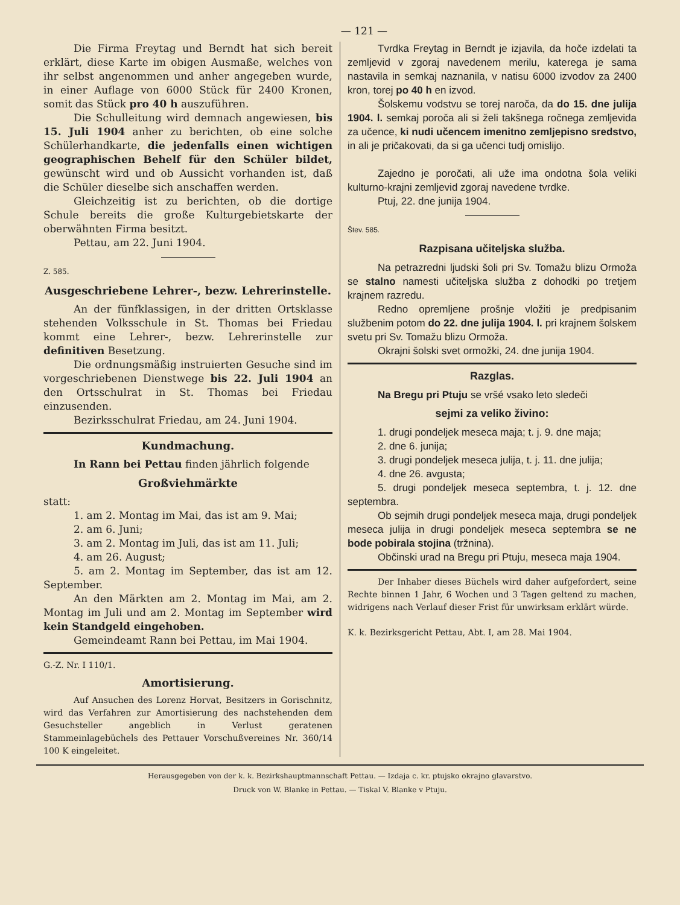— 121 —
Die Firma Freytag und Berndt hat sich bereit erklärt, diese Karte im obigen Ausmaße, welches von ihr selbst angenommen und anher angegeben wurde, in einer Auflage von 6000 Stück für 2400 Kronen, somit das Stück pro 40 h auszuführen.
Die Schulleitung wird demnach angewiesen, bis 15. Juli 1904 anher zu berichten, ob eine solche Schülerhandkarte, die jedenfalls einen wichtigen geographischen Behelf für den Schüler bildet, gewünscht wird und ob Aussicht vorhanden ist, daß die Schüler dieselbe sich anschaffen werden.
Gleichzeitig ist zu berichten, ob die dortige Schule bereits die große Kulturgebietskarte der oberwähnten Firma besitzt.
Pettau, am 22. Juni 1904.
Z. 585.
Ausgeschriebene Lehrer-, bezw. Lehrerinstelle.
An der fünfklassigen, in der dritten Ortsklasse stehenden Volksschule in St. Thomas bei Friedau kommt eine Lehrer-, bezw. Lehrerinstelle zur definitiven Besetzung.
Die ordnungsmäßig instruierten Gesuche sind im vorgeschriebenen Dienstwege bis 22. Juli 1904 an den Ortsschulrat in St. Thomas bei Friedau einzusenden.
Bezirksschulrat Friedau, am 24. Juni 1904.
Kundmachung.
In Rann bei Pettau finden jährlich folgende
Großviehmärkte
statt:
1. am 2. Montag im Mai, das ist am 9. Mai;
2. am 6. Juni;
3. am 2. Montag im Juli, das ist am 11. Juli;
4. am 26. August;
5. am 2. Montag im September, das ist am 12. September.
An den Märkten am 2. Montag im Mai, am 2. Montag im Juli und am 2. Montag im September wird kein Standgeld eingehoben.
Gemeindeamt Rann bei Pettau, im Mai 1904.
G.-Z. Nr. I 110/1.
Amortisierung.
Auf Ansuchen des Lorenz Horvat, Besitzers in Gorischnitz, wird das Verfahren zur Amortisierung des nachstehenden dem Gesuchsteller angeblich in Verlust geratenen Stammeinlagebüchels des Pettauer Vorschußvereines Nr. 360/14 100 K eingeleitet.
Tvrdka Freytag in Berndt je izjavila, da hoče izdelati ta zemljevid v zgoraj navedenem merilu, katerega je sama nastavila in semkaj naznanila, v natisu 6000 izvodov za 2400 kron, torej po 40 h en izvod.
Šolskemu vodstvu se torej naroča, da do 15. dne julija 1904. l. semkaj poroča ali si želi takšnega ročnega zemljevida za učence, ki nudi učencem imenitno zemljepisno sredstvo, in ali je pričakovati, da si ga učenci tudj omislijo.
Zajedno je poročati, ali uže ima ondotna šola veliki kulturno-krajni zemljevid zgoraj navedene tvrdke.
Ptuj, 22. dne junija 1904.
Štev. 585.
Razpisana učiteljska služba.
Na petrazredni ljudski šoli pri Sv. Tomažu blizu Ormoža se stalno namesti učiteljska služba z dohodki po tretjem krajnem razredu.
Redno opremljene prošnje vložiti je predpisanim službenim potom do 22. dne julija 1904. l. pri krajnem šolskem svetu pri Sv. Tomažu blizu Ormoža.
Okrajni šolski svet ormožki, 24. dne junija 1904.
Razglas.
Na Bregu pri Ptuju se vršé vsako leto sledeči
sejmi za veliko živino:
1. drugi pondeljek meseca maja; t. j. 9. dne maja;
2. dne 6. junija;
3. drugi pondeljek meseca julija, t. j. 11. dne julija;
4. dne 26. avgusta;
5. drugi pondeljek meseca septembra, t. j. 12. dne septembra.
Ob sejmih drugi pondeljek meseca maja, drugi pondeljek meseca julija in drugi pondeljek meseca septembra se ne bode pobirala stojina (tržnina).
Občinski urad na Bregu pri Ptuju, meseca maja 1904.
Der Inhaber dieses Büchels wird daher aufgefordert, seine Rechte binnen 1 Jahr, 6 Wochen und 3 Tagen geltend zu machen, widrigens nach Verlauf dieser Frist für unwirksam erklärt würde.
K. k. Bezirksgericht Pettau, Abt. I, am 28. Mai 1904.
Herausgegeben von der k. k. Bezirkshauptmannschaft Pettau. — Izdaja c. kr. ptujsko okrajno glavarstvo.
Druck von W. Blanke in Pettau. — Tiskal V. Blanke v Ptuju.